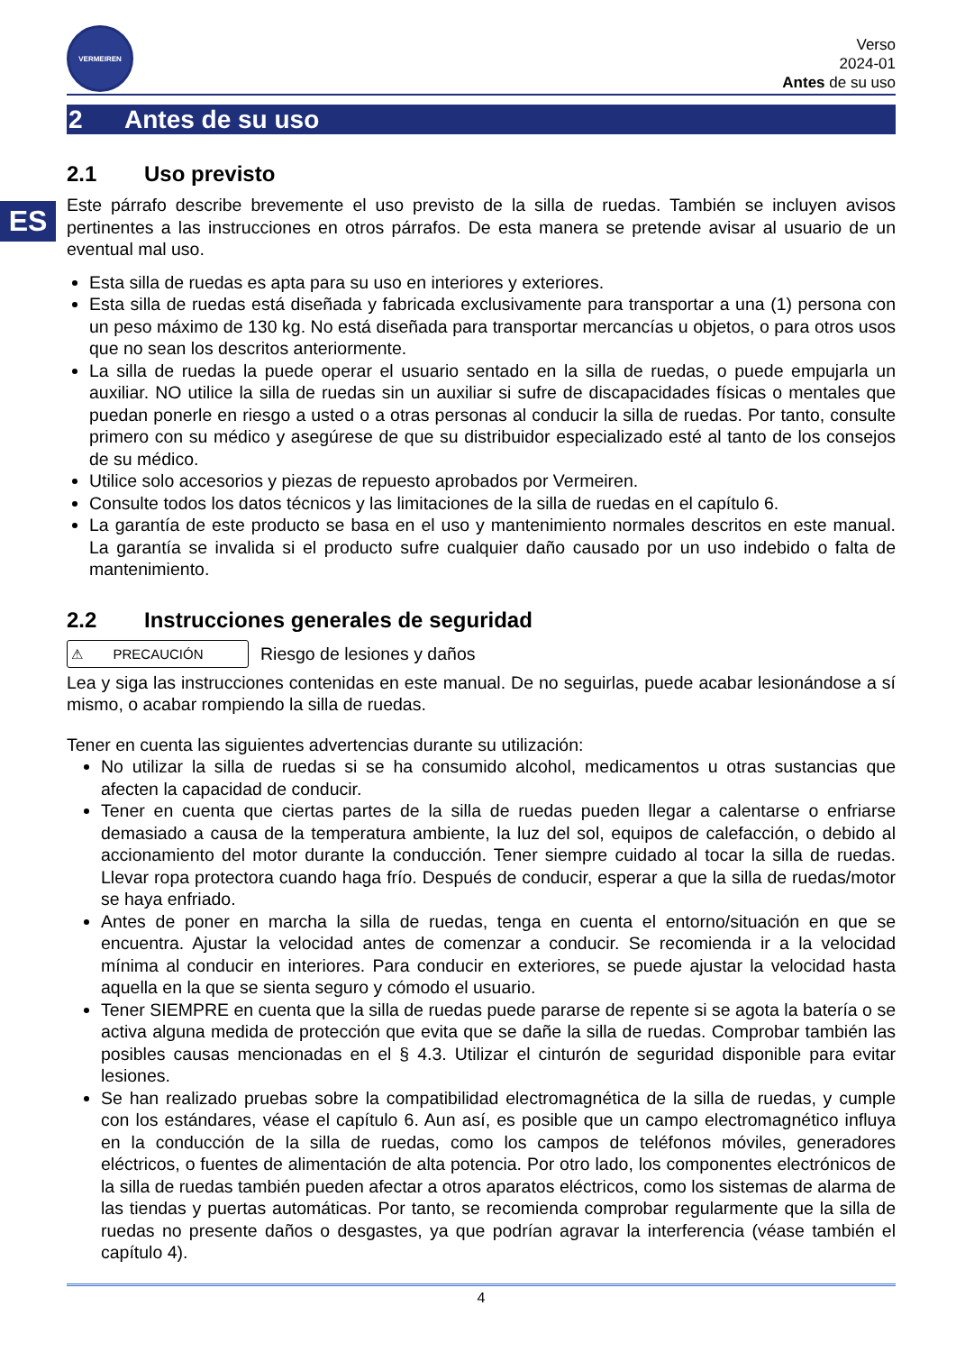ES
VERMEIREN
Verso
2024-01
Antes de su uso
2 Antes de su uso
2.1 Uso previsto
Este párrafo describe brevemente el uso previsto de la silla de ruedas. También se incluyen avisos pertinentes a las instrucciones en otros párrafos. De esta manera se pretende avisar al usuario de un eventual mal uso.
Esta silla de ruedas es apta para su uso en interiores y exteriores.
Esta silla de ruedas está diseñada y fabricada exclusivamente para transportar a una (1) persona con un peso máximo de 130 kg. No está diseñada para transportar mercancías u objetos, o para otros usos que no sean los descritos anteriormente.
La silla de ruedas la puede operar el usuario sentado en la silla de ruedas, o puede empujarla un auxiliar. NO utilice la silla de ruedas sin un auxiliar si sufre de discapacidades físicas o mentales que puedan ponerle en riesgo a usted o a otras personas al conducir la silla de ruedas. Por tanto, consulte primero con su médico y asegúrese de que su distribuidor especializado esté al tanto de los consejos de su médico.
Utilice solo accesorios y piezas de repuesto aprobados por Vermeiren.
Consulte todos los datos técnicos y las limitaciones de la silla de ruedas en el capítulo 6.
La garantía de este producto se basa en el uso y mantenimiento normales descritos en este manual. La garantía se invalida si el producto sufre cualquier daño causado por un uso indebido o falta de mantenimiento.
2.2 Instrucciones generales de seguridad
⚠ PRECAUCIÓN
Riesgo de lesiones y daños
Lea y siga las instrucciones contenidas en este manual. De no seguirlas, puede acabar lesionándose a sí mismo, o acabar rompiendo la silla de ruedas.
Tener en cuenta las siguientes advertencias durante su utilización:
No utilizar la silla de ruedas si se ha consumido alcohol, medicamentos u otras sustancias que afecten la capacidad de conducir.
Tener en cuenta que ciertas partes de la silla de ruedas pueden llegar a calentarse o enfriarse demasiado a causa de la temperatura ambiente, la luz del sol, equipos de calefacción, o debido al accionamiento del motor durante la conducción. Tener siempre cuidado al tocar la silla de ruedas. Llevar ropa protectora cuando haga frío. Después de conducir, esperar a que la silla de ruedas/motor se haya enfriado.
Antes de poner en marcha la silla de ruedas, tenga en cuenta el entorno/situación en que se encuentra. Ajustar la velocidad antes de comenzar a conducir. Se recomienda ir a la velocidad mínima al conducir en interiores. Para conducir en exteriores, se puede ajustar la velocidad hasta aquella en la que se sienta seguro y cómodo el usuario.
Tener SIEMPRE en cuenta que la silla de ruedas puede pararse de repente si se agota la batería o se activa alguna medida de protección que evita que se dañe la silla de ruedas. Comprobar también las posibles causas mencionadas en el § 4.3. Utilizar el cinturón de seguridad disponible para evitar lesiones.
Se han realizado pruebas sobre la compatibilidad electromagnética de la silla de ruedas, y cumple con los estándares, véase el capítulo 6. Aun así, es posible que un campo electromagnético influya en la conducción de la silla de ruedas, como los campos de teléfonos móviles, generadores eléctricos, o fuentes de alimentación de alta potencia. Por otro lado, los componentes electrónicos de la silla de ruedas también pueden afectar a otros aparatos eléctricos, como los sistemas de alarma de las tiendas y puertas automáticas. Por tanto, se recomienda comprobar regularmente que la silla de ruedas no presente daños o desgastes, ya que podrían agravar la interferencia (véase también el capítulo 4).
4